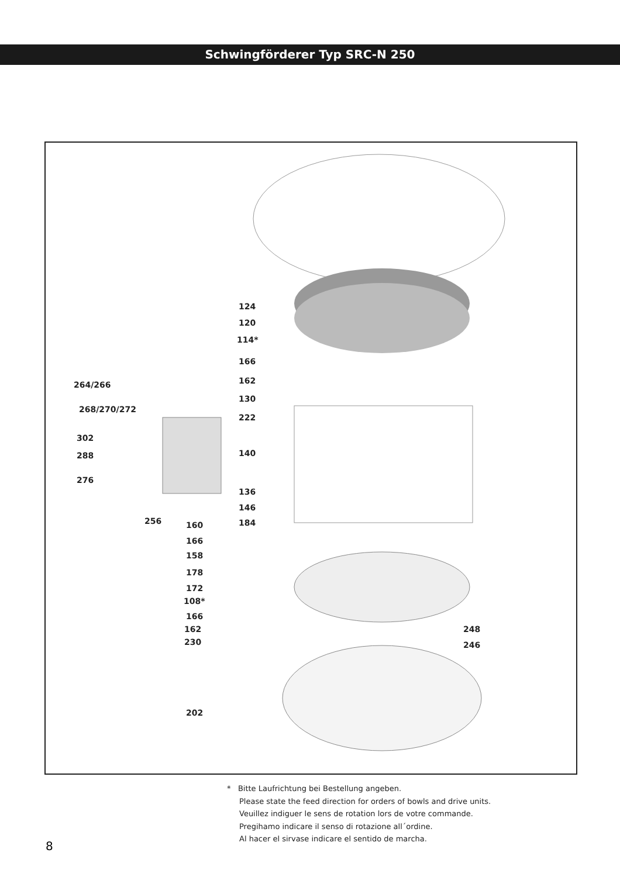Schwingförderer Typ SRC-N 250
124
120
114*
166
162
130
222
140
136
146
184
264/266
268/270/272
302
288
276
256 160
166
158
178
172
108*
166
162
230
248
246
202
* Bitte Laufrichtung bei Bestellung angeben.
Please state the feed direction for orders of bowls and drive units.
Veuillez indiguer le sens de rotation lors de votre commande.
Pregihamo indicare il senso di rotazione all´ordine.
Al hacer el sirvase indicare el sentido de marcha.
8